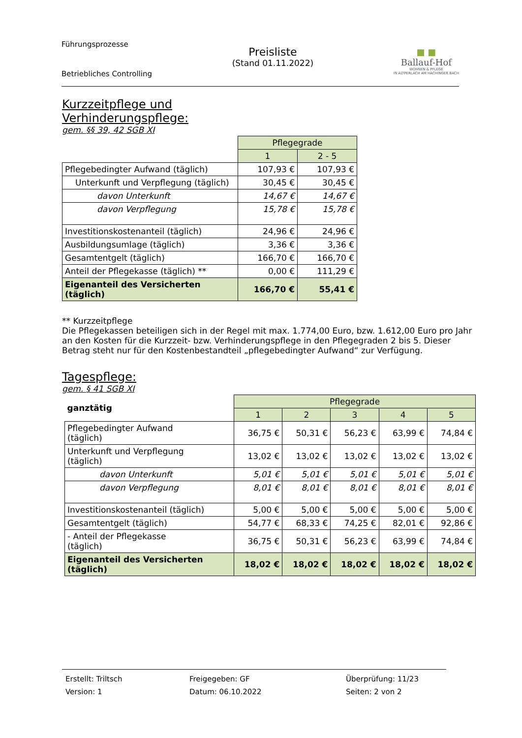Führungsprozesse
Betriebliches Controlling
Preisliste
(Stand 01.11.2022)
■ ■
Ballauf-Hof
WOHNEN & PFLEGE
IN ALTPERLACH AM HACHINGER BACH
Kurzzeitpflege und
Verhinderungspflege:
gem. §§ 39, 42 SGB XI
| | Pflegegrade | |
| | 1 | 2 - 5 |
| Pflegebedingter Aufwand (täglich) | 107,93 € | 107,93 € |
| Unterkunft und Verpflegung (täglich) | 30,45 € | 30,45 € |
| davon Unterkunft | 14,67 € | 14,67 € |
| davon Verpflegung | 15,78 € | 15,78 € |
| Investitionskostenanteil (täglich) | 24,96 € | 24,96 € |
| Ausbildungsumlage (täglich) | 3,36 € | 3,36 € |
| Gesamtentgelt (täglich) | 166,70 € | 166,70 € |
| Anteil der Pflegekasse (täglich) ** | 0,00 € | 111,29 € |
| Eigenanteil des Versicherten (täglich) | 166,70 € | 55,41 € |
** Kurzzeitpflege
Die Pflegekassen beteiligen sich in der Regel mit max. 1.774,00 Euro, bzw. 1.612,00 Euro pro Jahr an den Kosten für die Kurzzeit- bzw. Verhinderungspflege in den Pflegegraden 2 bis 5. Dieser Betrag steht nur für den Kostenbestandteil „pflegebedingter Aufwand“ zur Verfügung.
Tagespflege:
gem. § 41 SGB XI
| ganztätig | Pflegegrade | | | | |
| | 1 | 2 | 3 | 4 | 5 |
| Pflegebedingter Aufwand (täglich) | 36,75 € | 50,31 € | 56,23 € | 63,99 € | 74,84 € |
| Unterkunft und Verpflegung (täglich) | 13,02 € | 13,02 € | 13,02 € | 13,02 € | 13,02 € |
| davon Unterkunft | 5,01 € | 5,01 € | 5,01 € | 5,01 € | 5,01 € |
| davon Verpflegung | 8,01 € | 8,01 € | 8,01 € | 8,01 € | 8,01 € |
| Investitionskostenanteil (täglich) | 5,00 € | 5,00 € | 5,00 € | 5,00 € | 5,00 € |
| Gesamtentgelt (täglich) | 54,77 € | 68,33 € | 74,25 € | 82,01 € | 92,86 € |
| - Anteil der Pflegekasse (täglich) | 36,75 € | 50,31 € | 56,23 € | 63,99 € | 74,84 € |
| Eigenanteil des Versicherten (täglich) | 18,02 € | 18,02 € | 18,02 € | 18,02 € | 18,02 € |
Erstellt: Triltsch
Version: 1
Freigegeben: GF
Datum: 06.10.2022
Überprüfung: 11/23
Seiten: 2 von 2